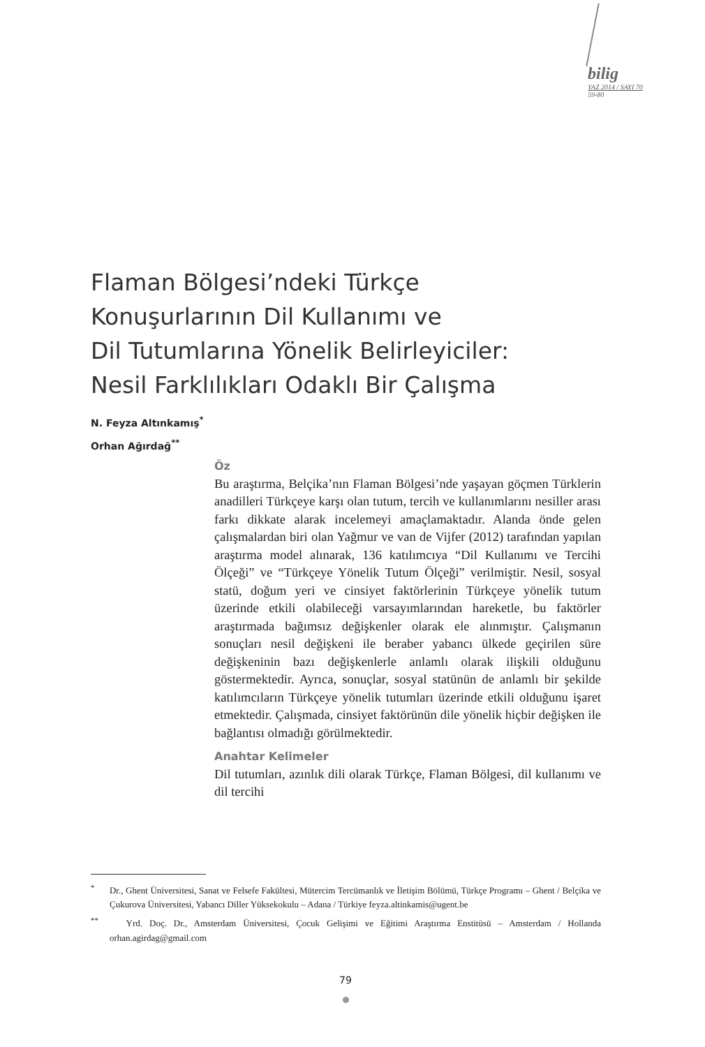bilig
YAZ 2014 / SAYI 70
59-80
Flaman Bölgesi’ndeki Türkçe
Konuşurlarının Dil Kullanımı ve
Dil Tutumlarına Yönelik Belirleyiciler:
Nesil Farklılıkları Odaklı Bir Çalışma
N. Feyza Altınkamış<sup>*</sup>
Orhan Ağırdağ<sup>**</sup>
Öz
Bu araştırma, Belçika’nın Flaman Bölgesi’nde yaşayan göçmen Türklerin anadilleri Türkçeye karşı olan tutum, tercih ve kullanımlarını nesiller arası farkı dikkate alarak incelemeyi amaçlamaktadır. Alanda önde gelen çalışmalardan biri olan Yağmur ve van de Vijfer (2012) tarafından yapılan araştırma model alınarak, 136 katılımcıya “Dil Kullanımı ve Tercihi Ölçeği” ve “Türkçeye Yönelik Tutum Ölçeği” verilmiştir. Nesil, sosyal statü, doğum yeri ve cinsiyet faktörlerinin Türkçeye yönelik tutum üzerinde etkili olabileceği varsayımlarından hareketle, bu faktörler araştırmada bağımsız değişkenler olarak ele alınmıştır. Çalışmanın sonuçları nesil değişkeni ile beraber yabancı ülkede geçirilen süre değişkeninin bazı değişkenlerle anlamlı olarak ilişkili olduğunu göstermektedir. Ayrıca, sonuçlar, sosyal statünün de anlamlı bir şekilde katılımcıların Türkçeye yönelik tutumları üzerinde etkili olduğunu işaret etmektedir. Çalışmada, cinsiyet faktörünün dile yönelik hiçbir değişken ile bağlantısı olmadığı görülmektedir.
Anahtar Kelimeler
Dil tutumları, azınlık dili olarak Türkçe, Flaman Bölgesi, dil kullanımı ve dil tercihi
<sup>*</sup> Dr., Ghent Üniversitesi, Sanat ve Felsefe Fakültesi, Mütercim Tercümanlık ve İletişim Bölümü, Türkçe Programı – Ghent / Belçika ve Çukurova Üniversitesi, Yabancı Diller Yüksekokulu – Adana / Türkiye feyza.altinkamis@ugent.be
<sup>**</sup> Yrd. Doç. Dr., Amsterdam Üniversitesi, Çocuk Gelişimi ve Eğitimi Araştırma Enstitüsü – Amsterdam / Hollanda orhan.agirdag@gmail.com
79